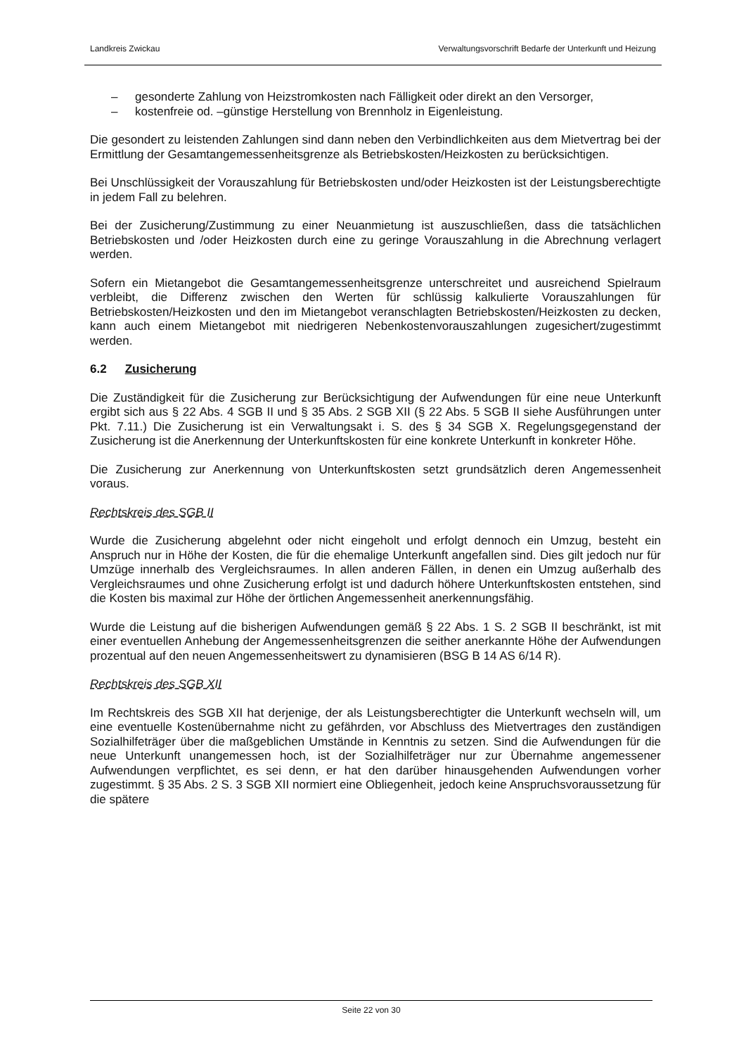Landkreis Zwickau Verwaltungsvorschrift Bedarfe der Unterkunft und Heizung
– gesonderte Zahlung von Heizstromkosten nach Fälligkeit oder direkt an den Versorger,
– kostenfreie od. –günstige Herstellung von Brennholz in Eigenleistung.
Die gesondert zu leistenden Zahlungen sind dann neben den Verbindlichkeiten aus dem Mietvertrag bei der Ermittlung der Gesamtangemessenheitsgrenze als Betriebskosten/Heizkosten zu berücksichtigen.
Bei Unschlüssigkeit der Vorauszahlung für Betriebskosten und/oder Heizkosten ist der Leistungsberechtigte in jedem Fall zu belehren.
Bei der Zusicherung/Zustimmung zu einer Neuanmietung ist auszuschließen, dass die tatsächlichen Betriebskosten und /oder Heizkosten durch eine zu geringe Vorauszahlung in die Abrechnung verlagert werden.
Sofern ein Mietangebot die Gesamtangemessenheitsgrenze unterschreitet und ausreichend Spielraum verbleibt, die Differenz zwischen den Werten für schlüssig kalkulierte Vorauszahlungen für Betriebskosten/Heizkosten und den im Mietangebot veranschlagten Betriebskosten/Heizkosten zu decken, kann auch einem Mietangebot mit niedrigeren Nebenkostenvorauszahlungen zugesichert/zugestimmt werden.
6.2 Zusicherung
Die Zuständigkeit für die Zusicherung zur Berücksichtigung der Aufwendungen für eine neue Unterkunft ergibt sich aus § 22 Abs. 4 SGB II und § 35 Abs. 2 SGB XII (§ 22 Abs. 5 SGB II siehe Ausführungen unter Pkt. 7.11.) Die Zusicherung ist ein Verwaltungsakt i. S. des § 34 SGB X. Regelungsgegenstand der Zusicherung ist die Anerkennung der Unterkunftskosten für eine konkrete Unterkunft in konkreter Höhe.
Die Zusicherung zur Anerkennung von Unterkunftskosten setzt grundsätzlich deren Angemessenheit voraus.
Rechtskreis des SGB II
Wurde die Zusicherung abgelehnt oder nicht eingeholt und erfolgt dennoch ein Umzug, besteht ein Anspruch nur in Höhe der Kosten, die für die ehemalige Unterkunft angefallen sind. Dies gilt jedoch nur für Umzüge innerhalb des Vergleichsraumes. In allen anderen Fällen, in denen ein Umzug außerhalb des Vergleichsraumes und ohne Zusicherung erfolgt ist und dadurch höhere Unterkunftskosten entstehen, sind die Kosten bis maximal zur Höhe der örtlichen Angemessenheit anerkennungsfähig.
Wurde die Leistung auf die bisherigen Aufwendungen gemäß § 22 Abs. 1 S. 2 SGB II beschränkt, ist mit einer eventuellen Anhebung der Angemessenheitsgrenzen die seither anerkannte Höhe der Aufwendungen prozentual auf den neuen Angemessenheitswert zu dynamisieren (BSG B 14 AS 6/14 R).
Rechtskreis des SGB XII
Im Rechtskreis des SGB XII hat derjenige, der als Leistungsberechtigter die Unterkunft wechseln will, um eine eventuelle Kostenübernahme nicht zu gefährden, vor Abschluss des Mietvertrages den zuständigen Sozialhilfeträger über die maßgeblichen Umstände in Kenntnis zu setzen. Sind die Aufwendungen für die neue Unterkunft unangemessen hoch, ist der Sozialhilfeträger nur zur Übernahme angemessener Aufwendungen verpflichtet, es sei denn, er hat den darüber hinausgehenden Aufwendungen vorher zugestimmt. § 35 Abs. 2 S. 3 SGB XII normiert eine Obliegenheit, jedoch keine Anspruchsvoraussetzung für die spätere
Seite 22 von 30